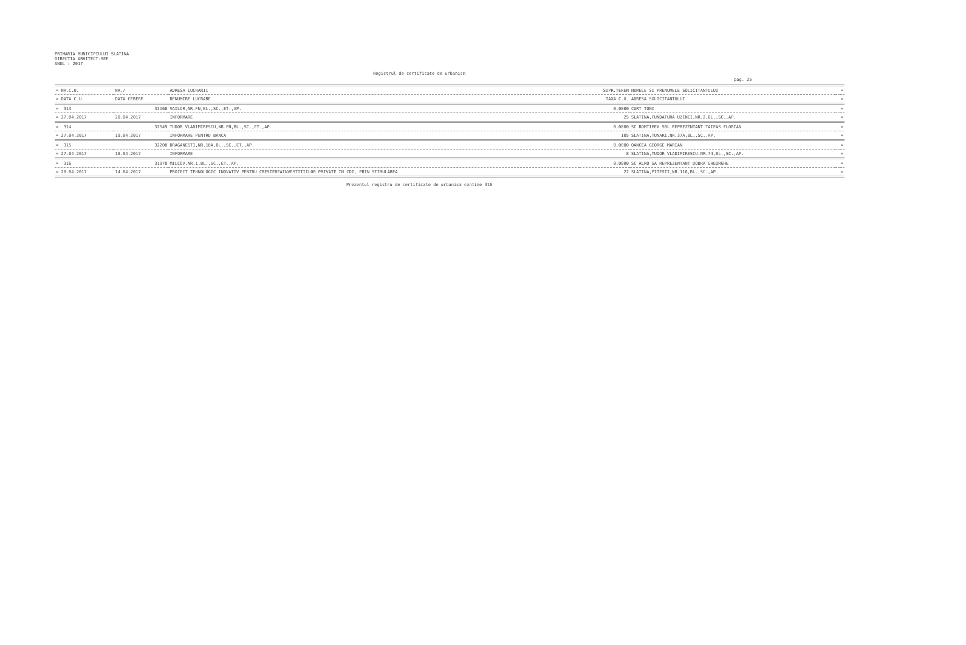PRIMARIA MUNICIPIULUI SLATINA
DIRECTIA ARHITECT-SEF
ANUL : 2017
Registrul de certificate de urbanism
pag. 25
| = NR.C.U. | NR./ | ADRESA LUCRARII | SUPR.TEREN | NUMELE SI PRENUMELE SOLICITANTULUI | = |
| = DATA C.U. | DATA CERERE | DENUMIRE LUCRARE | TAXA C.U. | ADRESA SOLICITANTULUI | = |
| = 313 | 33168 | VAILOR,NR.FN,BL.,SC.,ET.,AP. | 0.0000 | CURT TONI | = |
| = 27.04.2017 | 20.04.2017 | INFORMARE | 25 | SLATINA,FUNDATURA UZINEI,NR.2,BL.,SC.,AP. | = |
| = 314 | 32549 | TUDOR VLADIMIRESCU,NR.FN,BL.,SC.,ET.,AP. | 0.0000 | SC ROMTIMEX SRL REPREZENTANT TAIFAS FLORIAN | = |
| = 27.04.2017 | 19.04.2017 | INFORMARE PENTRU BANCA | 105 | SLATINA,TUNARI,NR.37A,BL.,SC.,AP. | = |
| = 315 | 32208 | DRAGANESTI,NR.18A,BL.,SC.,ET.,AP. | 0.0000 | OANCEA GEORGE MARIAN | = |
| = 27.04.2017 | 18.04.2017 | INFORMARE | 8 | SLATINA,TUDOR VLADIMIRESCU,NR.74,BL.,SC.,AP. | = |
| = 316 | 31978 | MILCOV,NR.1,BL.,SC.,ET.,AP. | 0.0000 | SC ALRO SA REPREZENTANT DOBRA GHEORGHE | = |
| = 28.04.2017 | 14.04.2017 | PROIECT TEHNOLOGIC INOVATIV PENTRU CRESTEREAINVESTITIILOR PRIVATE IN CDI, PRIN STIMULAREA | 22 | SLATINA,PITESTI,NR.116,BL.,SC.,AP. | = |
Prezentul registru de certificate de urbanism contine 316